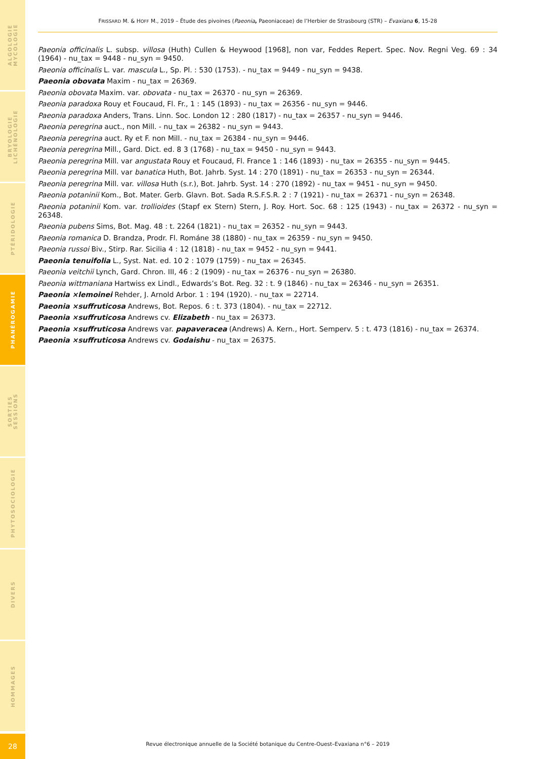ALGOLOGIE
MYCOLOGIE
BRYOLOGIE
LICHÉNOLOGIE
PTÉRIDOLOGIE
PHANÉROGAMIE
SORTIES
SESSIONS
PHYTOSOCIOLOGIE
DIVERS
HOMMAGES
28
FRISSARD M. & HOFF M., 2019 – Étude des pivoines (Paeonia, Paeoniaceae) de l’Herbier de Strasbourg (STR) – Evaxiana 6, 15-28
Paeonia officinalis L. subsp. villosa (Huth) Cullen & Heywood [1968], non var, Feddes Repert. Spec. Nov. Regni Veg. 69 : 34 (1964) - nu_tax = 9448 - nu_syn = 9450.
Paeonia officinalis L. var. mascula L., Sp. Pl. : 530 (1753). - nu_tax = 9449 - nu_syn = 9438.
Paeonia obovata Maxim - nu_tax = 26369.
Paeonia obovata Maxim. var. obovata - nu_tax = 26370 - nu_syn = 26369.
Paeonia paradoxa Rouy et Foucaud, Fl. Fr., 1 : 145 (1893) - nu_tax = 26356 - nu_syn = 9446.
Paeonia paradoxa Anders, Trans. Linn. Soc. London 12 : 280 (1817) - nu_tax = 26357 - nu_syn = 9446.
Paeonia peregrina auct., non Mill. - nu_tax = 26382 - nu_syn = 9443.
Paeonia peregrina auct. Ry et F. non Mill. - nu_tax = 26384 - nu_syn = 9446.
Paeonia peregrina Mill., Gard. Dict. ed. 8 3 (1768) - nu_tax = 9450 - nu_syn = 9443.
Paeonia peregrina Mill. var angustata Rouy et Foucaud, Fl. France 1 : 146 (1893) - nu_tax = 26355 - nu_syn = 9445.
Paeonia peregrina Mill. var banatica Huth, Bot. Jahrb. Syst. 14 : 270 (1891) - nu_tax = 26353 - nu_syn = 26344.
Paeonia peregrina Mill. var. villosa Huth (s.r.), Bot. Jahrb. Syst. 14 : 270 (1892) - nu_tax = 9451 - nu_syn = 9450.
Paeonia potaninii Kom., Bot. Mater. Gerb. Glavn. Bot. Sada R.S.F.S.R. 2 : 7 (1921) - nu_tax = 26371 - nu_syn = 26348.
Paeonia potaninii Kom. var. trollioides (Stapf ex Stern) Stern, J. Roy. Hort. Soc. 68 : 125 (1943) - nu_tax = 26372 - nu_syn = 26348.
Paeonia pubens Sims, Bot. Mag. 48 : t. 2264 (1821) - nu_tax = 26352 - nu_syn = 9443.
Paeonia romanica D. Brandza, Prodr. Fl. Románe 38 (1880) - nu_tax = 26359 - nu_syn = 9450.
Paeonia russoi Biv., Stirp. Rar. Sicilia 4 : 12 (1818) - nu_tax = 9452 - nu_syn = 9441.
Paeonia tenuifolia L., Syst. Nat. ed. 10 2 : 1079 (1759) - nu_tax = 26345.
Paeonia veitchii Lynch, Gard. Chron. III, 46 : 2 (1909) - nu_tax = 26376 - nu_syn = 26380.
Paeonia wittmaniana Hartwiss ex Lindl., Edwards’s Bot. Reg. 32 : t. 9 (1846) - nu_tax = 26346 - nu_syn = 26351.
Paeonia ×lemoinei Rehder, J. Arnold Arbor. 1 : 194 (1920). - nu_tax = 22714.
Paeonia ×suffruticosa Andrews, Bot. Repos. 6 : t. 373 (1804). - nu_tax = 22712.
Paeonia ×suffruticosa Andrews cv. Elizabeth - nu_tax = 26373.
Paeonia ×suffruticosa Andrews var. papaveracea (Andrews) A. Kern., Hort. Semperv. 5 : t. 473 (1816) - nu_tax = 26374.
Paeonia ×suffruticosa Andrews cv. Godaishu - nu_tax = 26375.
Revue électronique annuelle de la Société botanique du Centre-Ouest–Evaxiana n°6 – 2019